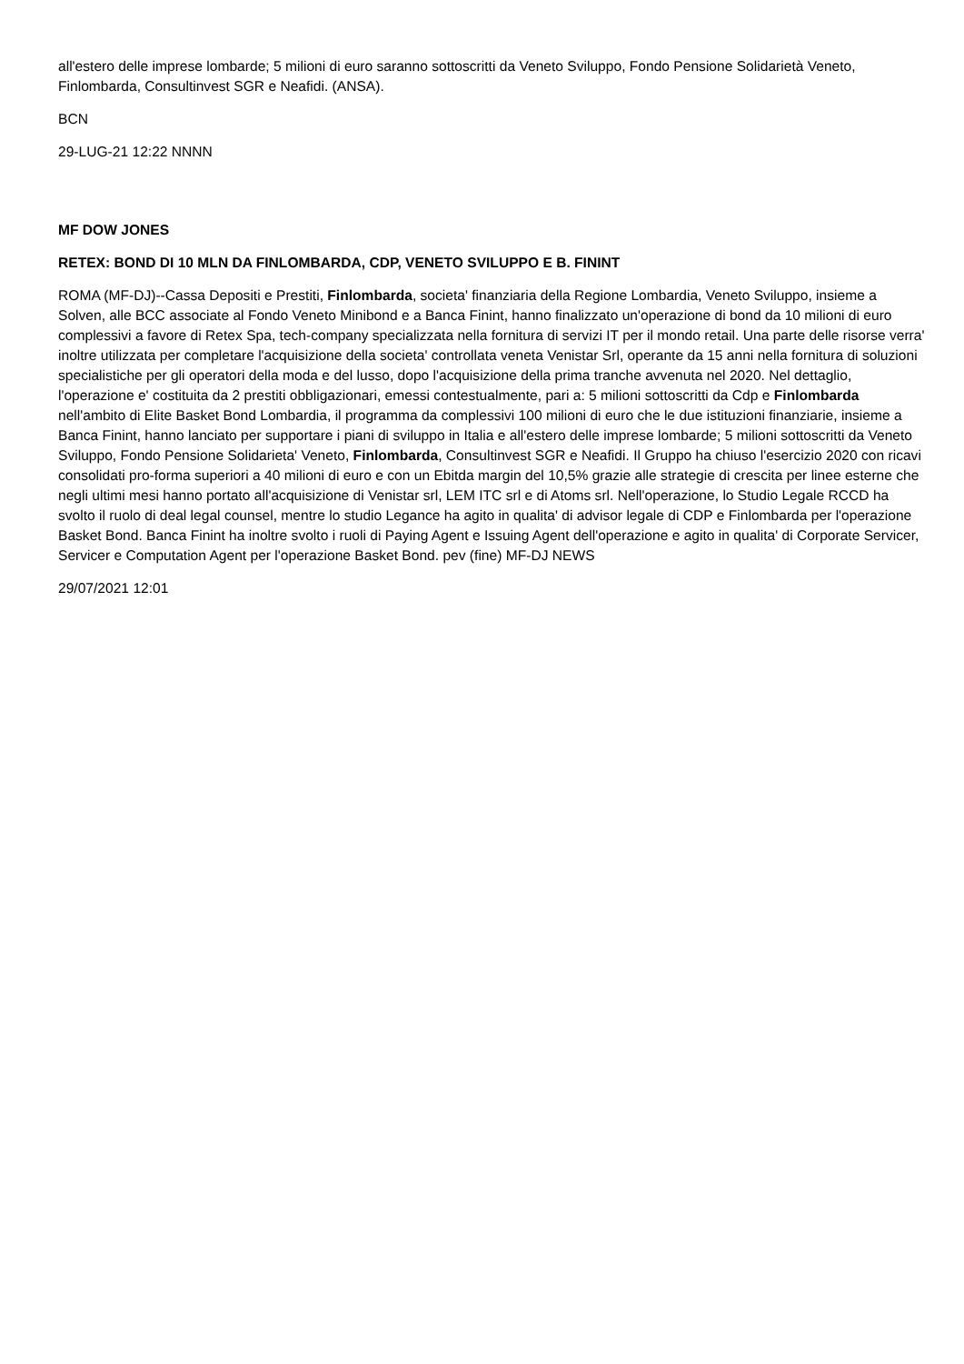all'estero delle imprese lombarde; 5 milioni di euro saranno sottoscritti da Veneto Sviluppo, Fondo Pensione Solidarietà Veneto, Finlombarda, Consultinvest SGR e Neafidi. (ANSA).
BCN
29-LUG-21 12:22 NNNN
MF DOW JONES
RETEX: BOND DI 10 MLN DA FINLOMBARDA, CDP, VENETO SVILUPPO E B. FININT
ROMA (MF-DJ)--Cassa Depositi e Prestiti, Finlombarda, societa' finanziaria della Regione Lombardia, Veneto Sviluppo, insieme a Solven, alle BCC associate al Fondo Veneto Minibond e a Banca Finint, hanno finalizzato un'operazione di bond da 10 milioni di euro complessivi a favore di Retex Spa, tech-company specializzata nella fornitura di servizi IT per il mondo retail. Una parte delle risorse verra' inoltre utilizzata per completare l'acquisizione della societa' controllata veneta Venistar Srl, operante da 15 anni nella fornitura di soluzioni specialistiche per gli operatori della moda e del lusso, dopo l'acquisizione della prima tranche avvenuta nel 2020. Nel dettaglio, l'operazione e' costituita da 2 prestiti obbligazionari, emessi contestualmente, pari a: 5 milioni sottoscritti da Cdp e Finlombarda nell'ambito di Elite Basket Bond Lombardia, il programma da complessivi 100 milioni di euro che le due istituzioni finanziarie, insieme a Banca Finint, hanno lanciato per supportare i piani di sviluppo in Italia e all'estero delle imprese lombarde; 5 milioni sottoscritti da Veneto Sviluppo, Fondo Pensione Solidarieta' Veneto, Finlombarda, Consultinvest SGR e Neafidi. Il Gruppo ha chiuso l'esercizio 2020 con ricavi consolidati pro-forma superiori a 40 milioni di euro e con un Ebitda margin del 10,5% grazie alle strategie di crescita per linee esterne che negli ultimi mesi hanno portato all'acquisizione di Venistar srl, LEM ITC srl e di Atoms srl. Nell'operazione, lo Studio Legale RCCD ha svolto il ruolo di deal legal counsel, mentre lo studio Legance ha agito in qualita' di advisor legale di CDP e Finlombarda per l'operazione Basket Bond. Banca Finint ha inoltre svolto i ruoli di Paying Agent e Issuing Agent dell'operazione e agito in qualita' di Corporate Servicer, Servicer e Computation Agent per l'operazione Basket Bond. pev (fine) MF-DJ NEWS
29/07/2021 12:01